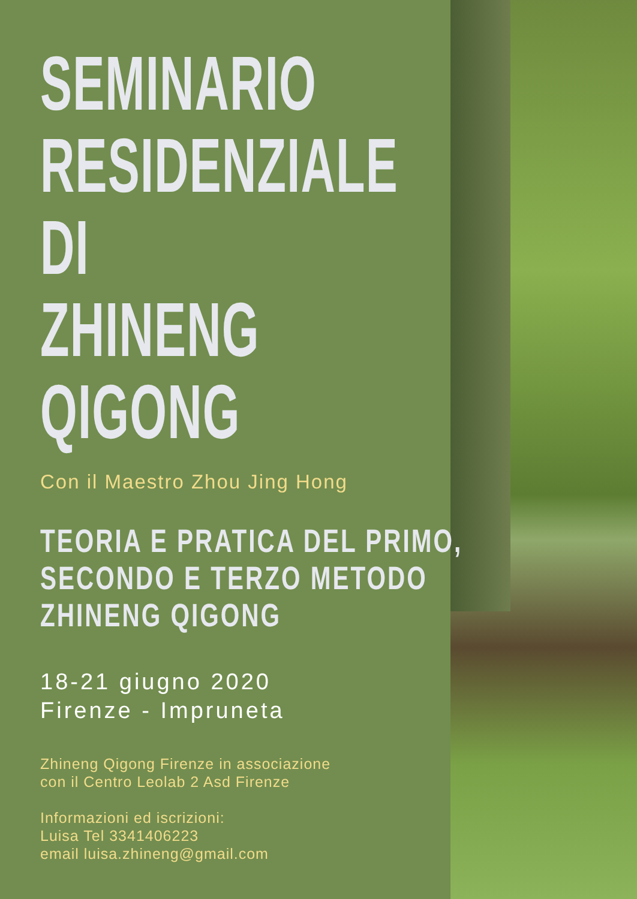SEMINARIO
RESIDENZIALE
DI
ZHINENG
QIGONG
Con il Maestro Zhou Jing Hong
TEORIA E PRATICA DEL PRIMO,
SECONDO E TERZO METODO
ZHINENG QIGONG
18-21 giugno 2020
Firenze - Impruneta
Zhineng Qigong Firenze in associazione
con il Centro Leolab 2 Asd Firenze
Informazioni ed iscrizioni:
Luisa Tel 3341406223
email luisa.zhineng@gmail.com